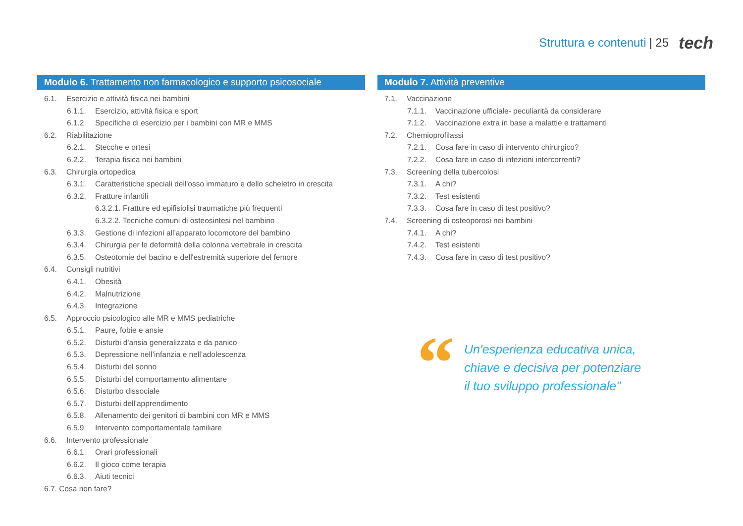Struttura e contenuti | 25 tech
Modulo 6. Trattamento non farmacologico e supporto psicosociale
6.1. Esercizio e attività fisica nei bambini
6.1.1. Esercizio, attività fisica e sport
6.1.2. Specifiche di esercizio per i bambini con MR e MMS
6.2. Riabilitazione
6.2.1. Stecche e ortesi
6.2.2. Terapia fisica nei bambini
6.3. Chirurgia ortopedica
6.3.1. Caratteristiche speciali dell'osso immaturo e dello scheletro in crescita
6.3.2. Fratture infantili
6.3.2.1. Fratture ed epifisiolisi traumatiche più frequenti
6.3.2.2. Tecniche comuni di osteosintesi nel bambino
6.3.3. Gestione di infezioni all’apparato locomotore del bambino
6.3.4. Chirurgia per le deformità della colonna vertebrale in crescita
6.3.5. Osteotomie del bacino e dell'estremità superiore del femore
6.4. Consigli nutritivi
6.4.1. Obesità
6.4.2. Malnutrizione
6.4.3. Integrazione
6.5. Approccio psicologico alle MR e MMS pediatriche
6.5.1. Paure, fobie e ansie
6.5.2. Disturbi d'ansia generalizzata e da panico
6.5.3. Depressione nell’infanzia e nell’adolescenza
6.5.4. Disturbi del sonno
6.5.5. Disturbi del comportamento alimentare
6.5.6. Disturbo dissociale
6.5.7. Disturbi dell'apprendimento
6.5.8. Allenamento dei genitori di bambini con MR e MMS
6.5.9. Intervento comportamentale familiare
6.6. Intervento professionale
6.6.1. Orari professionali
6.6.2. Il gioco come terapia
6.6.3. Aiuti tecnici
6.7. Cosa non fare?
Modulo 7. Attività preventive
7.1. Vaccinazione
7.1.1. Vaccinazione ufficiale- peculiarità da considerare
7.1.2. Vaccinazione extra in base a malattie e trattamenti
7.2. Chemioprofilassi
7.2.1. Cosa fare in caso di intervento chirurgico?
7.2.2. Cosa fare in caso di infezioni intercorrenti?
7.3. Screening della tubercolosi
7.3.1. A chi?
7.3.2. Test esistenti
7.3.3. Cosa fare in caso di test positivo?
7.4. Screening di osteoporosi nei bambini
7.4.1. A chi?
7.4.2. Test esistenti
7.4.3. Cosa fare in caso di test positivo?
“
Un'esperienza educativa unica,
chiave e decisiva per potenziare
il tuo sviluppo professionale"